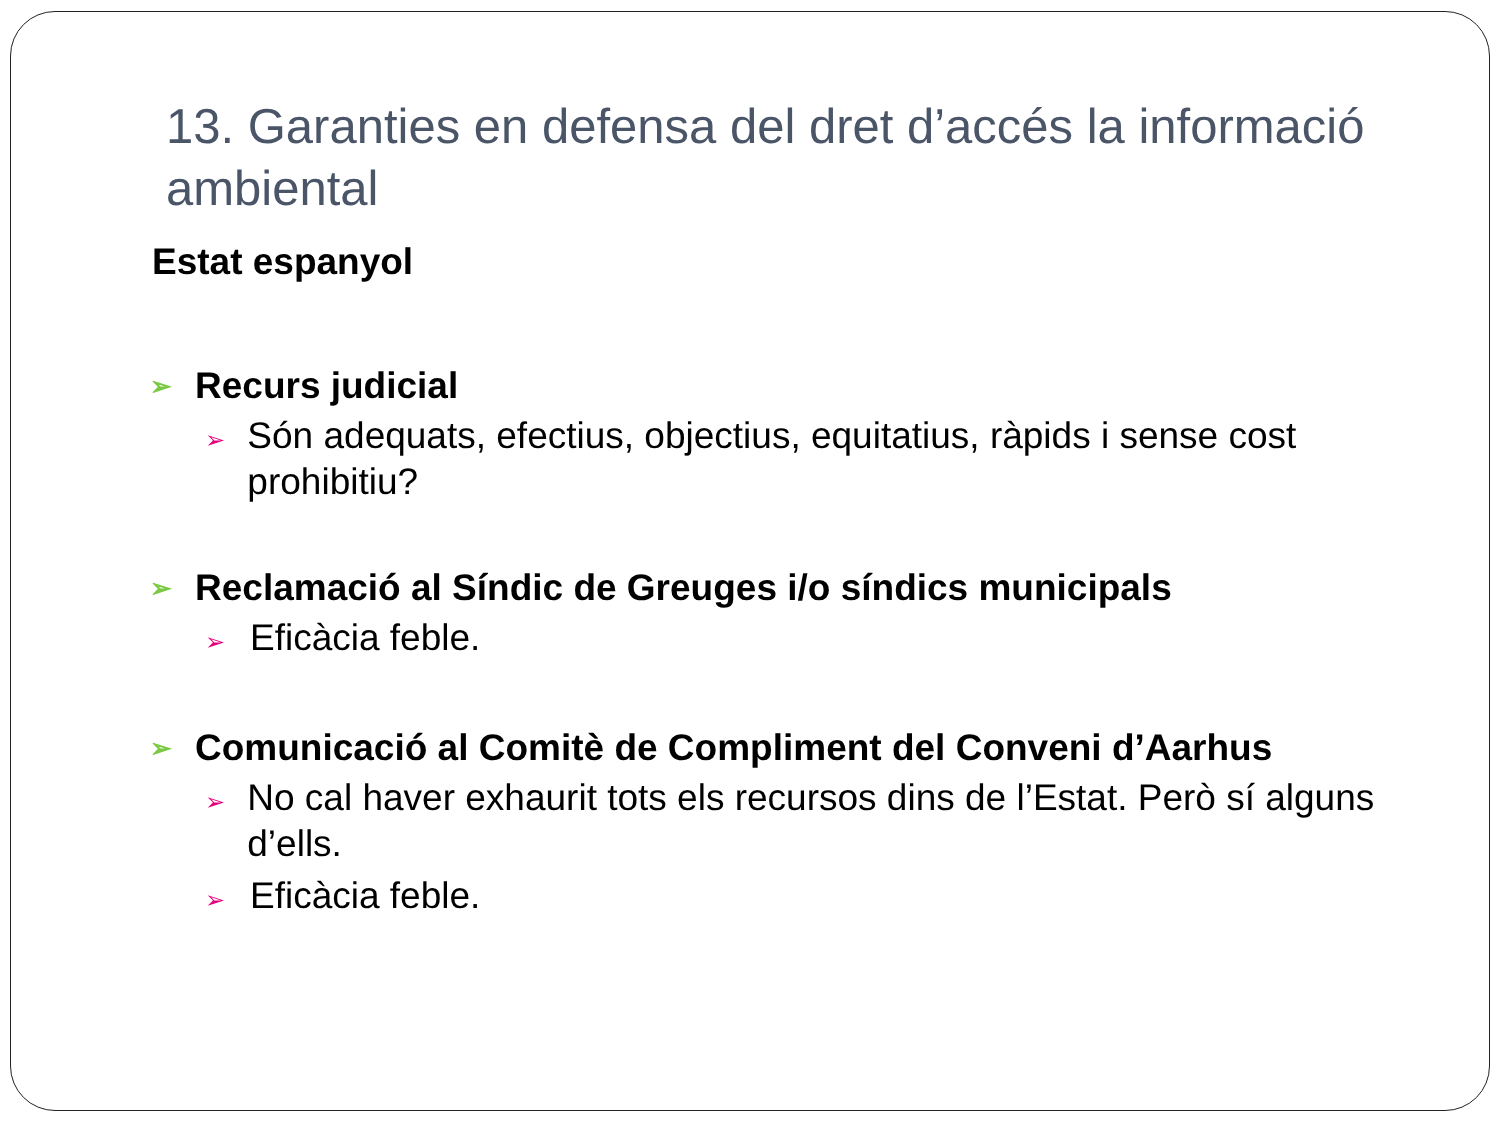13. Garanties en defensa del dret d’accés la informació ambiental
Estat espanyol
➢ Recurs judicial
➢ Són adequats, efectius, objectius, equitatius, ràpids i sense cost prohibitiu?
➢ Reclamació al Síndic de Greuges i/o síndics municipals
➢ Eficàcia feble.
➢ Comunicació al Comitè de Compliment del Conveni d’Aarhus
➢ No cal haver exhaurit tots els recursos dins de l’Estat. Però sí alguns d’ells.
➢ Eficàcia feble.